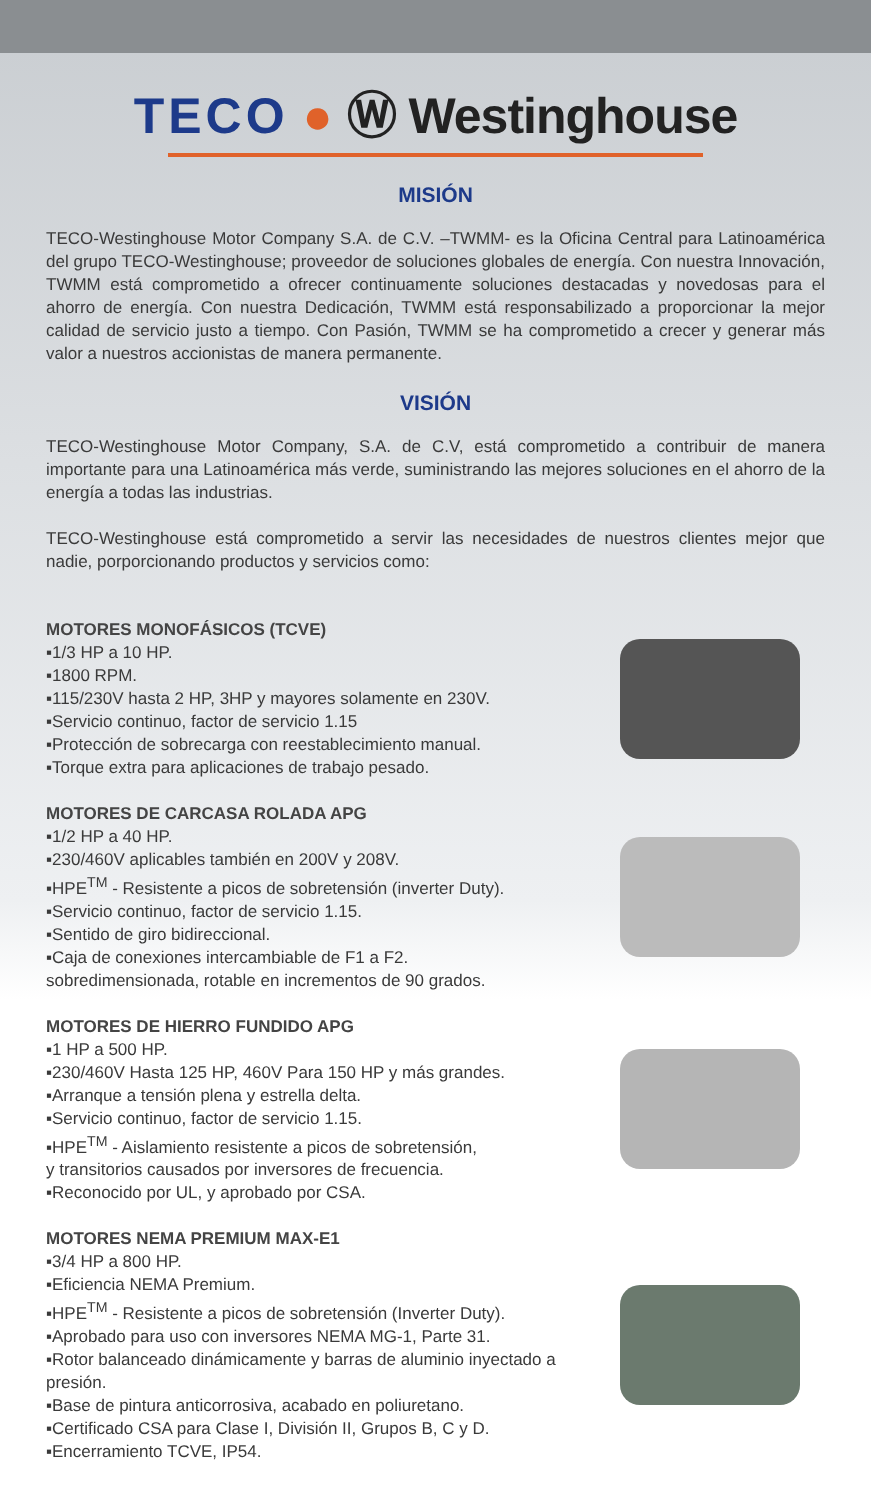TECO ● Ⓦ Westinghouse
MISIÓN
TECO-Westinghouse Motor Company S.A. de C.V. –TWMM- es la Oficina Central para Latinoamérica del grupo TECO-Westinghouse; proveedor de soluciones globales de energía. Con nuestra Innovación, TWMM está comprometido a ofrecer continuamente soluciones destacadas y novedosas para el ahorro de energía. Con nuestra Dedicación, TWMM está responsabilizado a proporcionar la mejor calidad de servicio justo a tiempo. Con Pasión, TWMM se ha comprometido a crecer y generar más valor a nuestros accionistas de manera permanente.
VISIÓN
TECO-Westinghouse Motor Company, S.A. de C.V, está comprometido a contribuir de manera importante para una Latinoamérica más verde, suministrando las mejores soluciones en el ahorro de la energía a todas las industrias.
TECO-Westinghouse está comprometido a servir las necesidades de nuestros clientes mejor que nadie, porporcionando productos y servicios como:
MOTORES MONOFÁSICOS (TCVE)
▪1/3 HP a 10 HP.
▪1800 RPM.
▪115/230V hasta 2 HP, 3HP y mayores solamente en 230V.
▪Servicio continuo, factor de servicio 1.15
▪Protección de sobrecarga con reestablecimiento manual.
▪Torque extra para aplicaciones de trabajo pesado.
MOTORES DE CARCASA ROLADA APG
▪1/2 HP a 40 HP.
▪230/460V aplicables también en 200V y 208V.
▪HPE<sup>TM</sup> - Resistente a picos de sobretensión (inverter Duty).
▪Servicio continuo, factor de servicio 1.15.
▪Sentido de giro bidireccional.
▪Caja de conexiones intercambiable de F1 a F2.
sobredimensionada, rotable en incrementos de 90 grados.
MOTORES DE HIERRO FUNDIDO APG
▪1 HP a 500 HP.
▪230/460V Hasta 125 HP, 460V Para 150 HP y más grandes.
▪Arranque a tensión plena y estrella delta.
▪Servicio continuo, factor de servicio 1.15.
▪HPE<sup>TM</sup> - Aislamiento resistente a picos de sobretensión,
y transitorios causados por inversores de frecuencia.
▪Reconocido por UL, y aprobado por CSA.
MOTORES NEMA PREMIUM MAX-E1
▪3/4 HP a 800 HP.
▪Eficiencia NEMA Premium.
▪HPE<sup>TM</sup> - Resistente a picos de sobretensión (Inverter Duty).
▪Aprobado para uso con inversores NEMA MG-1, Parte 31.
▪Rotor balanceado dinámicamente y barras de aluminio inyectado a presión.
▪Base de pintura anticorrosiva, acabado en poliuretano.
▪Certificado CSA para Clase I, División II, Grupos B, C y D.
▪Encerramiento TCVE, IP54.